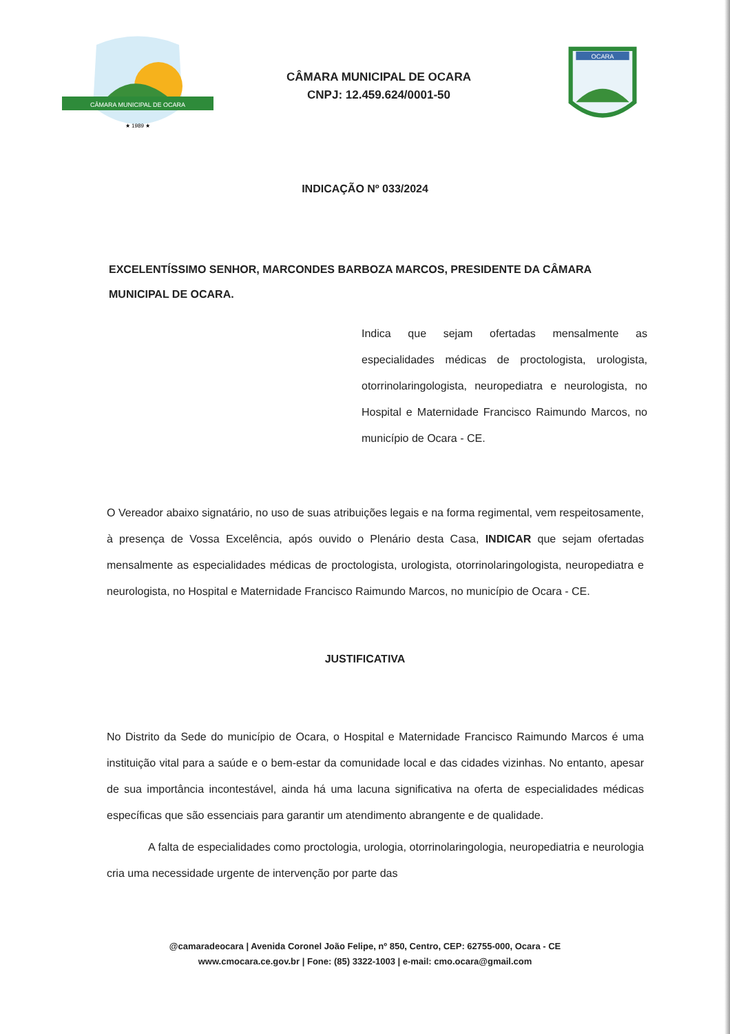CÂMARA MUNICIPAL DE OCARA
★ 1989 ★
CÂMARA MUNICIPAL DE OCARA
CNPJ: 12.459.624/0001-50
OCARA
INDICAÇÃO Nº 033/2024
EXCELENTÍSSIMO SENHOR, MARCONDES BARBOZA MARCOS, PRESIDENTE DA CÂMARA MUNICIPAL DE OCARA.
Indica que sejam ofertadas mensalmente as especialidades médicas de proctologista, urologista, otorrinolaringologista, neuropediatra e neurologista, no Hospital e Maternidade Francisco Raimundo Marcos, no município de Ocara - CE.
O Vereador abaixo signatário, no uso de suas atribuições legais e na forma regimental, vem respeitosamente, à presença de Vossa Excelência, após ouvido o Plenário desta Casa, INDICAR que sejam ofertadas mensalmente as especialidades médicas de proctologista, urologista, otorrinolaringologista, neuropediatra e neurologista, no Hospital e Maternidade Francisco Raimundo Marcos, no município de Ocara - CE.
JUSTIFICATIVA
No Distrito da Sede do município de Ocara, o Hospital e Maternidade Francisco Raimundo Marcos é uma instituição vital para a saúde e o bem-estar da comunidade local e das cidades vizinhas. No entanto, apesar de sua importância incontestável, ainda há uma lacuna significativa na oferta de especialidades médicas específicas que são essenciais para garantir um atendimento abrangente e de qualidade.
A falta de especialidades como proctologia, urologia, otorrinolaringologia, neuropediatria e neurologia cria uma necessidade urgente de intervenção por parte das
@camaradeocara | Avenida Coronel João Felipe, nº 850, Centro, CEP: 62755-000, Ocara - CE
www.cmocara.ce.gov.br | Fone: (85) 3322-1003 | e-mail: cmo.ocara@gmail.com